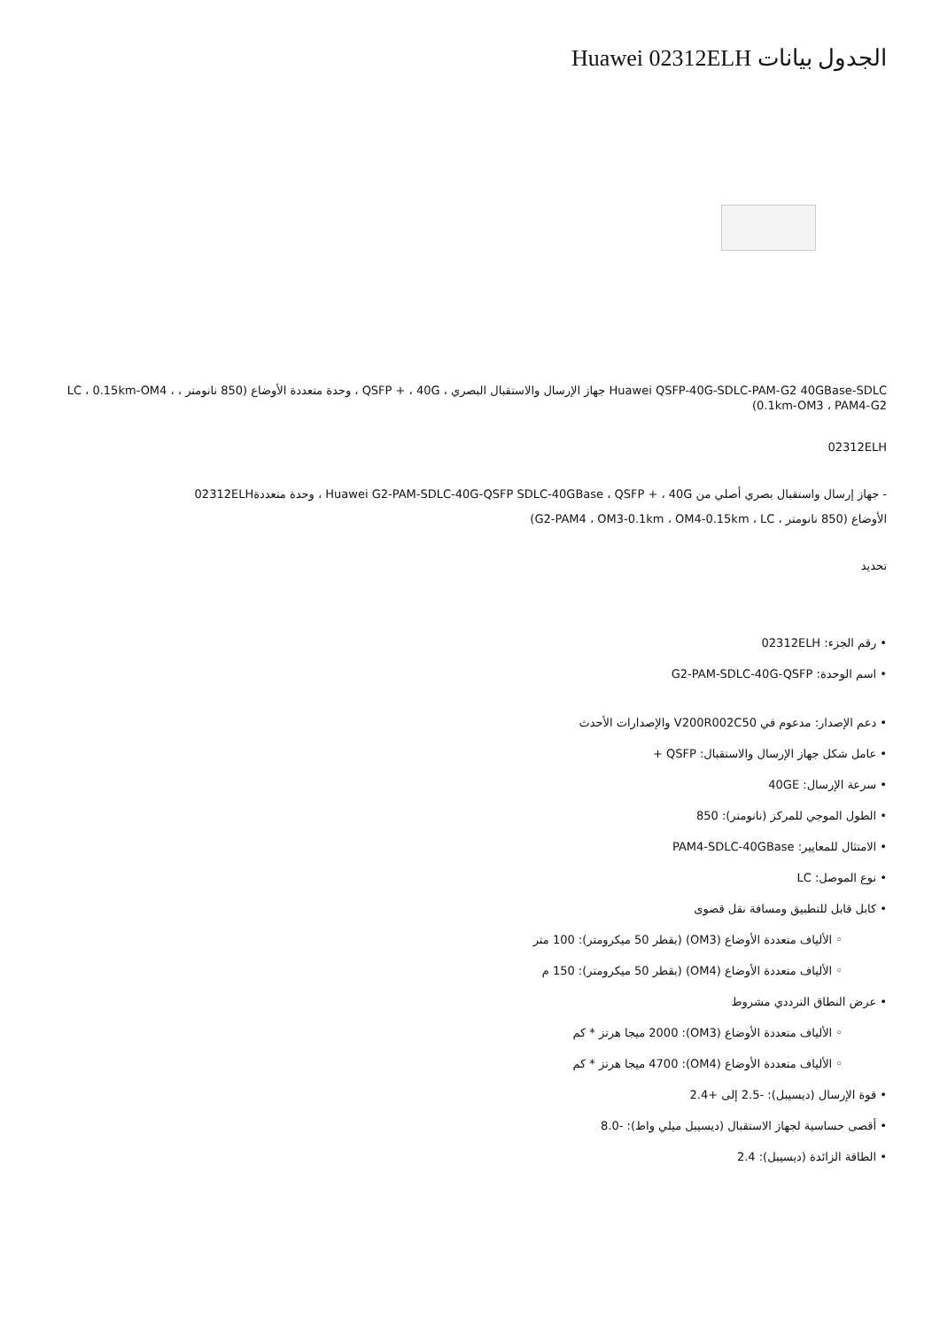الجدول بيانات Huawei 02312ELH
Huawei QSFP-40G-SDLC-PAM-G2 40GBase-SDLC جهاز الإرسال والاستقبال البصري ، QSFP + ، 40G ، وحدة متعددة الأوضاع (850 نانومتر ، LC ، 0.15km-OM4 ، 0.1km-OM3 ، PAM4-G2)
02312ELH
- جهاز إرسال واستقبال بصري أصلي من Huawei G2-PAM-SDLC-40G-QSFP SDLC-40GBase ، QSFP + ، 40G ، وحدة متعددة02312ELH
الأوضاع (850 نانومتر ، G2-PAM4 ، OM3-0.1km ، OM4-0.15km ، LC)
تحديد
• رقم الجزء: 02312ELH
• اسم الوحدة: G2-PAM-SDLC-40G-QSFP
• دعم الإصدار: مدعوم في V200R002C50 والإصدارات الأحدث
• عامل شكل جهاز الإرسال والاستقبال: QSFP +
• سرعة الإرسال: 40GE
• الطول الموجي للمركز (نانومتر): 850
• الامتثال للمعايير: PAM4-SDLC-40GBase
• نوع الموصل: LC
• كابل قابل للتطبيق ومسافة نقل قصوى
◦ الألياف متعددة الأوضاع (OM3) (بقطر 50 ميكرومتر): 100 متر
◦ الألياف متعددة الأوضاع (OM4) (بقطر 50 ميكرومتر): 150 م
• عرض النطاق الترددي مشروط
◦ الألياف متعددة الأوضاع (OM3): 2000 ميجا هرتز * كم
◦ الألياف متعددة الأوضاع (OM4): 4700 ميجا هرتز * كم
• قوة الإرسال (ديسيبل): -2.5 إلى +2.4
• أقصى حساسية لجهاز الاستقبال (ديسيبل ميلي واط): -8.0
• الطاقة الزائدة (ديسيبل): 2.4